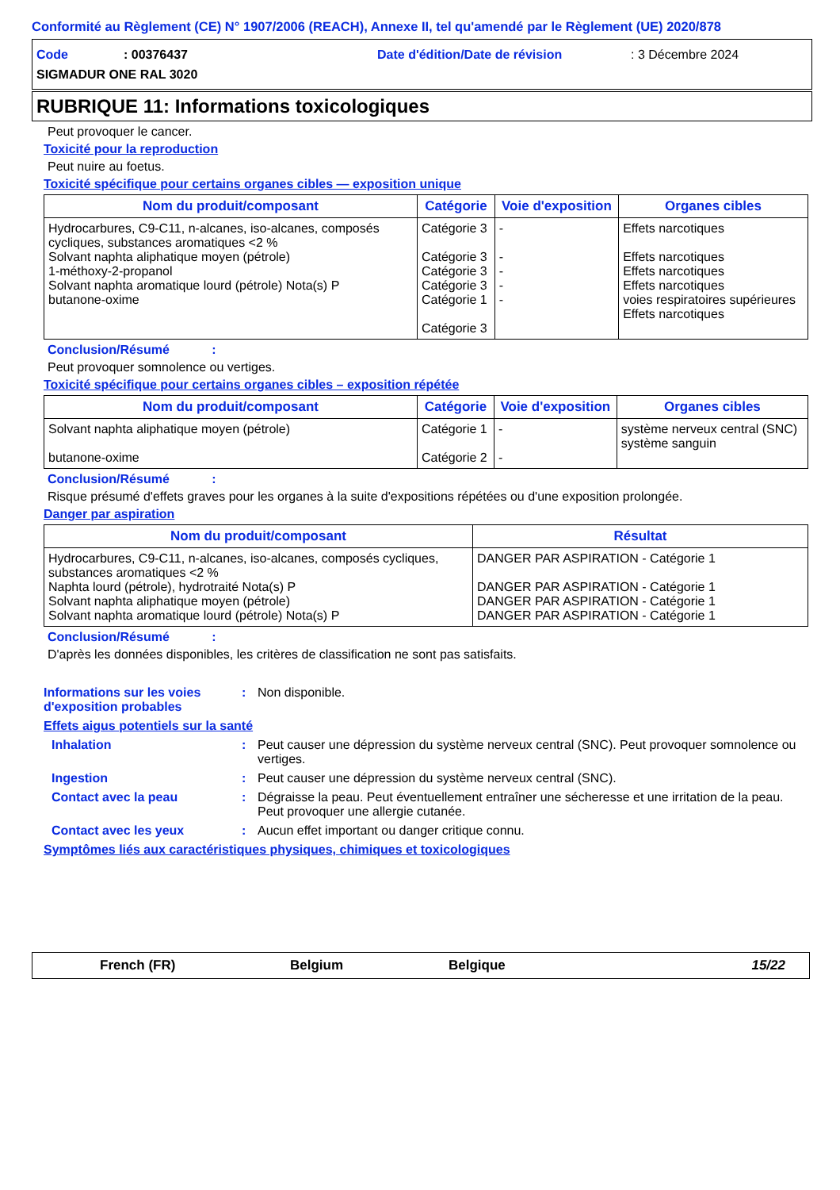Conformité au Règlement (CE) N° 1907/2006 (REACH), Annexe II, tel qu'amendé par le Règlement (UE) 2020/878
Code: 00376437 Date d'édition/Date de révision: 3 Décembre 2024
SIGMADUR ONE RAL 3020
RUBRIQUE 11: Informations toxicologiques
Peut provoquer le cancer.
Toxicité pour la reproduction
Peut nuire au foetus.
Toxicité spécifique pour certains organes cibles — exposition unique
| Nom du produit/composant | Catégorie | Voie d'exposition | Organes cibles |
| --- | --- | --- | --- |
| Hydrocarbures, C9-C11, n-alcanes, iso-alcanes, composés cycliques, substances aromatiques <2 % Solvant naphta aliphatique moyen (pétrole) 1-méthoxy-2-propanol Solvant naphta aromatique lourd (pétrole) Nota(s) P butanone-oxime | Catégorie 3 Catégorie 3 Catégorie 3 Catégorie 3 Catégorie 1 Catégorie 3 | - - - - - | Effets narcotiques Effets narcotiques Effets narcotiques Effets narcotiques voies respiratoires supérieures Effets narcotiques |
Conclusion/Résumé :
Peut provoquer somnolence ou vertiges.
Toxicité spécifique pour certains organes cibles – exposition répétée
| Nom du produit/composant | Catégorie | Voie d'exposition | Organes cibles |
| --- | --- | --- | --- |
| Solvant naphta aliphatique moyen (pétrole) butanone-oxime | Catégorie 1 Catégorie 2 | - - | système nerveux central (SNC) système sanguin |
Conclusion/Résumé :
Risque présumé d'effets graves pour les organes à la suite d'expositions répétées ou d'une exposition prolongée.
Danger par aspiration
| Nom du produit/composant | Résultat |
| --- | --- |
| Hydrocarbures, C9-C11, n-alcanes, iso-alcanes, composés cycliques, substances aromatiques <2 % Naphta lourd (pétrole), hydrotraité Nota(s) P Solvant naphta aliphatique moyen (pétrole) Solvant naphta aromatique lourd (pétrole) Nota(s) P | DANGER PAR ASPIRATION - Catégorie 1 DANGER PAR ASPIRATION - Catégorie 1 DANGER PAR ASPIRATION - Catégorie 1 DANGER PAR ASPIRATION - Catégorie 1 |
Conclusion/Résumé :
D'après les données disponibles, les critères de classification ne sont pas satisfaits.
Informations sur les voies d'exposition probables: Non disponible.
Effets aigus potentiels sur la santé
Inhalation: Peut causer une dépression du système nerveux central (SNC). Peut provoquer somnolence ou vertiges.
Ingestion: Peut causer une dépression du système nerveux central (SNC).
Contact avec la peau: Dégraisse la peau. Peut éventuellement entraîner une sécheresse et une irritation de la peau. Peut provoquer une allergie cutanée.
Contact avec les yeux: Aucun effet important ou danger critique connu.
Symptômes liés aux caractéristiques physiques, chimiques et toxicologiques
French (FR) Belgium Belgique 15/22